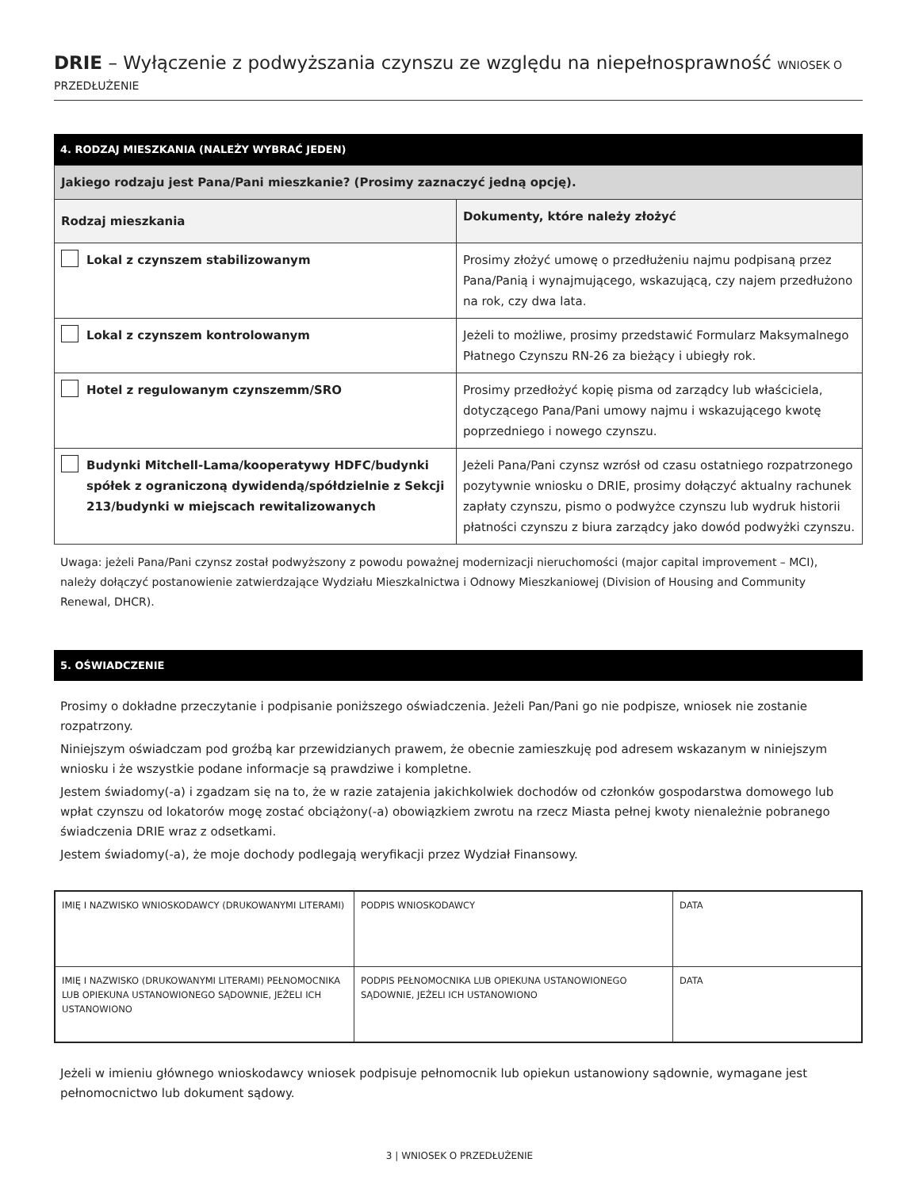DRIE – Wyłączenie z podwyższania czynszu ze względu na niepełnosprawność WNIOSEK O PRZEDŁUŻENIE
4. RODZAJ MIESZKANIA (NALEŻY WYBRAĆ JEDEN)
| Jakiego rodzaju jest Pana/Pani mieszkanie? (Prosimy zaznaczyć jedną opcję). | |
| Rodzaj mieszkania | Dokumenty, które należy złożyć |
| Lokal z czynszem stabilizowanym | Prosimy złożyć umowę o przedłużeniu najmu podpisaną przez Pana/Panią i wynajmującego, wskazującą, czy najem przedłużono na rok, czy dwa lata. |
| Lokal z czynszem kontrolowanym | Jeżeli to możliwe, prosimy przedstawić Formularz Maksymalnego Płatnego Czynszu RN-26 za bieżący i ubiegły rok. |
| Hotel z regulowanym czynszemm/SRO | Prosimy przedłożyć kopię pisma od zarządcy lub właściciela, dotyczącego Pana/Pani umowy najmu i wskazującego kwotę poprzedniego i nowego czynszu. |
| Budynki Mitchell-Lama/kooperatywy HDFC/budynki spółek z ograniczoną dywidendą/spółdzielnie z Sekcji 213/budynki w miejscach rewitalizowanych | Jeżeli Pana/Pani czynsz wzrósł od czasu ostatniego rozpatrzonego pozytywnie wniosku o DRIE, prosimy dołączyć aktualny rachunek zapłaty czynszu, pismo o podwyżce czynszu lub wydruk historii płatności czynszu z biura zarządcy jako dowód podwyżki czynszu. |
Uwaga: jeżeli Pana/Pani czynsz został podwyższony z powodu poważnej modernizacji nieruchomości (major capital improvement – MCI), należy dołączyć postanowienie zatwierdzające Wydziału Mieszkalnictwa i Odnowy Mieszkaniowej (Division of Housing and Community Renewal, DHCR).
5. OŚWIADCZENIE
Prosimy o dokładne przeczytanie i podpisanie poniższego oświadczenia. Jeżeli Pan/Pani go nie podpisze, wniosek nie zostanie rozpatrzony.
Niniejszym oświadczam pod groźbą kar przewidzianych prawem, że obecnie zamieszkuję pod adresem wskazanym w niniejszym wniosku i że wszystkie podane informacje są prawdziwe i kompletne.
Jestem świadomy(-a) i zgadzam się na to, że w razie zatajenia jakichkolwiek dochodów od członków gospodarstwa domowego lub wpłat czynszu od lokatorów mogę zostać obciążony(-a) obowiązkiem zwrotu na rzecz Miasta pełnej kwoty nienależnie pobranego świadczenia DRIE wraz z odsetkami.
Jestem świadomy(-a), że moje dochody podlegają weryfikacji przez Wydział Finansowy.
| IMIĘ I NAZWISKO WNIOSKODAWCY (DRUKOWANYMI LITERAMI) | PODPIS WNIOSKODAWCY | DATA |
| IMIĘ I NAZWISKO (DRUKOWANYMI LITERAMI) PEŁNOMOCNIKA LUB OPIEKUNA USTANOWIONEGO SĄDOWNIE, JEŻELI ICH USTANOWIONO | PODPIS PEŁNOMOCNIKA LUB OPIEKUNA USTANOWIONEGO SĄDOWNIE, JEŻELI ICH USTANOWIONO | DATA |
Jeżeli w imieniu głównego wnioskodawcy wniosek podpisuje pełnomocnik lub opiekun ustanowiony sądownie, wymagane jest pełnomocnictwo lub dokument sądowy.
3 | WNIOSEK O PRZEDŁUŻENIE